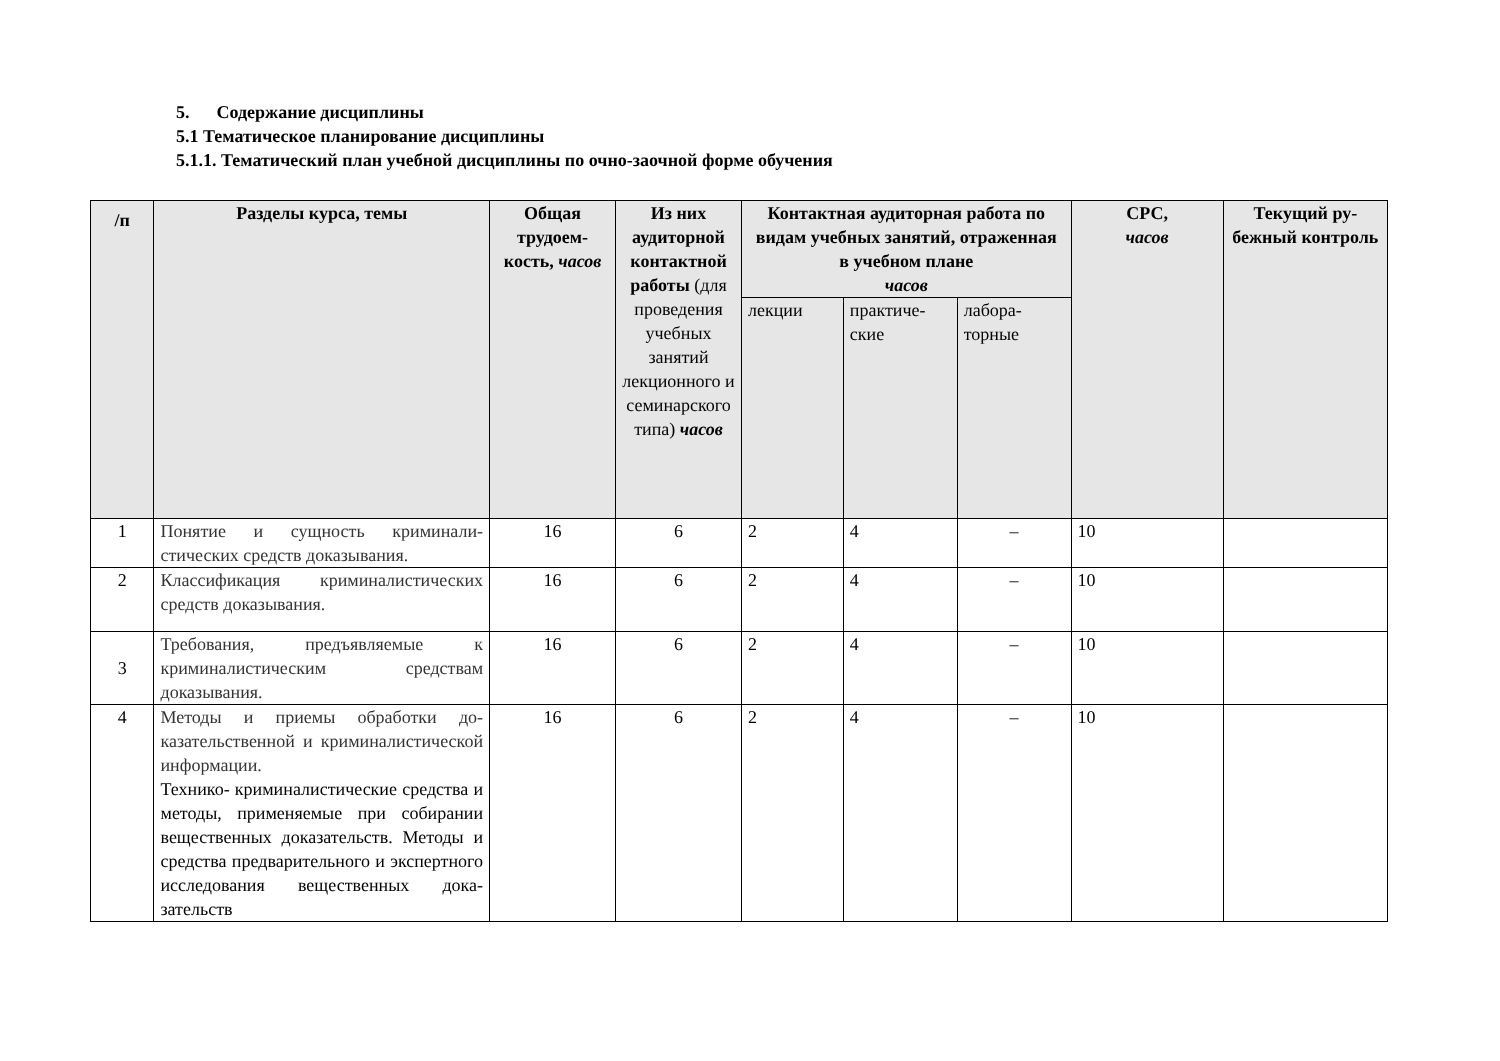5. Содержание дисциплины
5.1 Тематическое планирование дисциплины
5.1.1. Тематический план учебной дисциплины по очно-заочной форме обучения
| /п | Разделы курса, темы | Общая трудоем­кость, часов | Из них аудитор­ной кон­тактной работы (для про­ведения учебных занятий лекционно­го и семи­нарского типа) часов | Контактная аудиторная работа по видам учебных занятий, от­раженная в учебном плане часов | | | СРС, часов | Текущий ру­бежный кон­троль |
| --- | --- | --- | --- | --- | --- | --- | --- | --- |
| | | | | лекции | практиче­ские | лабора­торные | | |
| 1 | Понятие и сущность криминали­стических средств доказывания. | 16 | 6 | 2 | 4 | – | 10 | |
| 2 | Классификация криминалистиче­ских средств доказывания. | 16 | 6 | 2 | 4 | – | 10 | |
| 3 | Требования, предъявляемые к криминалистическим средствам доказывания. | 16 | 6 | 2 | 4 | – | 10 | |
| 4 | Методы и приемы обработки до­казательственной и криминали­стической информации. Технико- криминалистические средства и методы, применяемые при собирании вещественных до­казательств. Методы и средства предварительного и экспертного исследования вещественных дока­зательств | 16 | 6 | 2 | 4 | – | 10 | |